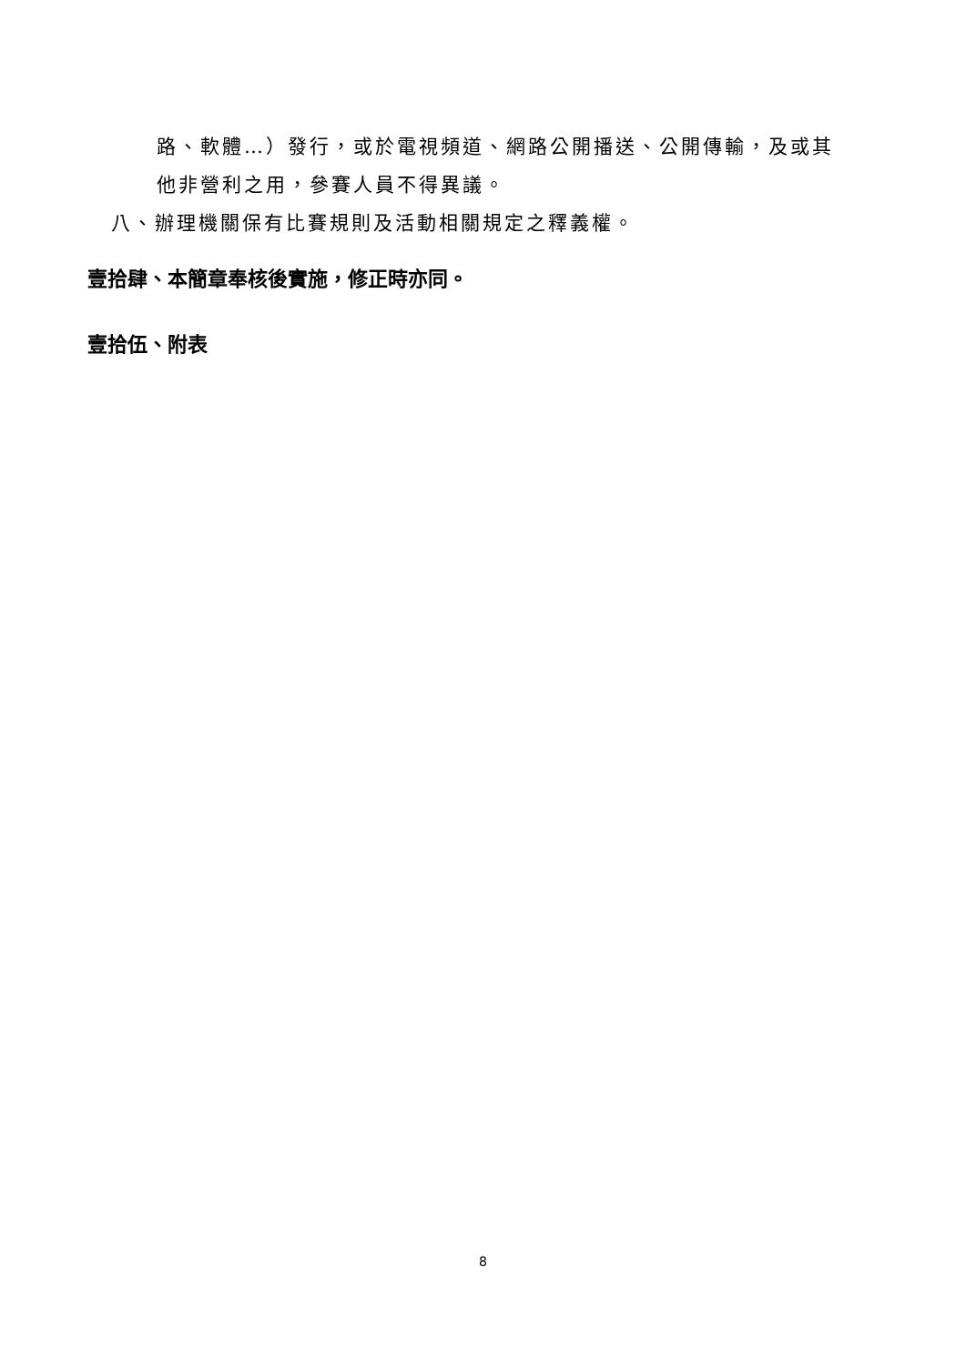路、軟體…）發行，或於電視頻道、網路公開播送、公開傳輸，及或其
他非營利之用，參賽人員不得異議。
八、辦理機關保有比賽規則及活動相關規定之釋義權。
壹拾肆、本簡章奉核後實施，修正時亦同。
壹拾伍、附表
8